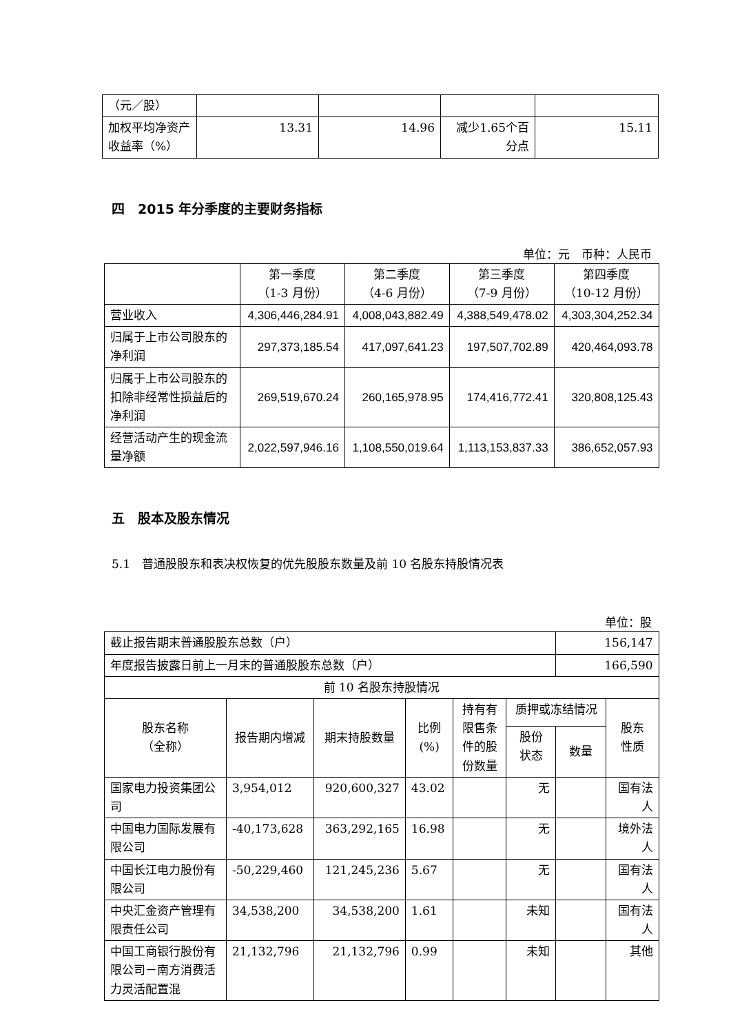| （元／股） | | | | |
| 加权平均净资产收益率（%） | 13.31 | 14.96 | 减少1.65个百分点 | 15.11 |
四　2015 年分季度的主要财务指标
单位：元　币种：人民币
| | 第一季度 （1-3 月份） | 第二季度 （4-6 月份） | 第三季度 （7-9 月份） | 第四季度 （10-12 月份） |
| --- | --- | --- | --- | --- |
| 营业收入 | 4,306,446,284.91 | 4,008,043,882.49 | 4,388,549,478.02 | 4,303,304,252.34 |
| 归属于上市公司股东的净利润 | 297,373,185.54 | 417,097,641.23 | 197,507,702.89 | 420,464,093.78 |
| 归属于上市公司股东的扣除非经常性损益后的净利润 | 269,519,670.24 | 260,165,978.95 | 174,416,772.41 | 320,808,125.43 |
| 经营活动产生的现金流量净额 | 2,022,597,946.16 | 1,108,550,019.64 | 1,113,153,837.33 | 386,652,057.93 |
五　股本及股东情况
5.1　普通股股东和表决权恢复的优先股股东数量及前 10 名股东持股情况表
单位：股
| 截止报告期末普通股股东总数（户） | | | | | | 156,147 | |
| 年度报告披露日前上一月末的普通股股东总数（户） | | | | | | 166,590 | |
| 前 10 名股东持股情况 | | | | | | | |
| 股东名称 （全称） | 报告期内增减 | 期末持股数量 | 比例 (%) | 持有有限售条件的股份数量 | 质押或冻结情况 | | 股东 性质 |
| | | | | | 股份 状态 | 数量 | |
| 国家电力投资集团公司 | 3,954,012 | 920,600,327 | 43.02 | | 无 | | 国有法人 |
| 中国电力国际发展有限公司 | -40,173,628 | 363,292,165 | 16.98 | | 无 | | 境外法人 |
| 中国长江电力股份有限公司 | -50,229,460 | 121,245,236 | 5.67 | | 无 | | 国有法人 |
| 中央汇金资产管理有限责任公司 | 34,538,200 | 34,538,200 | 1.61 | | 未知 | | 国有法人 |
| 中国工商银行股份有限公司－南方消费活力灵活配置混 | 21,132,796 | 21,132,796 | 0.99 | | 未知 | | 其他 |